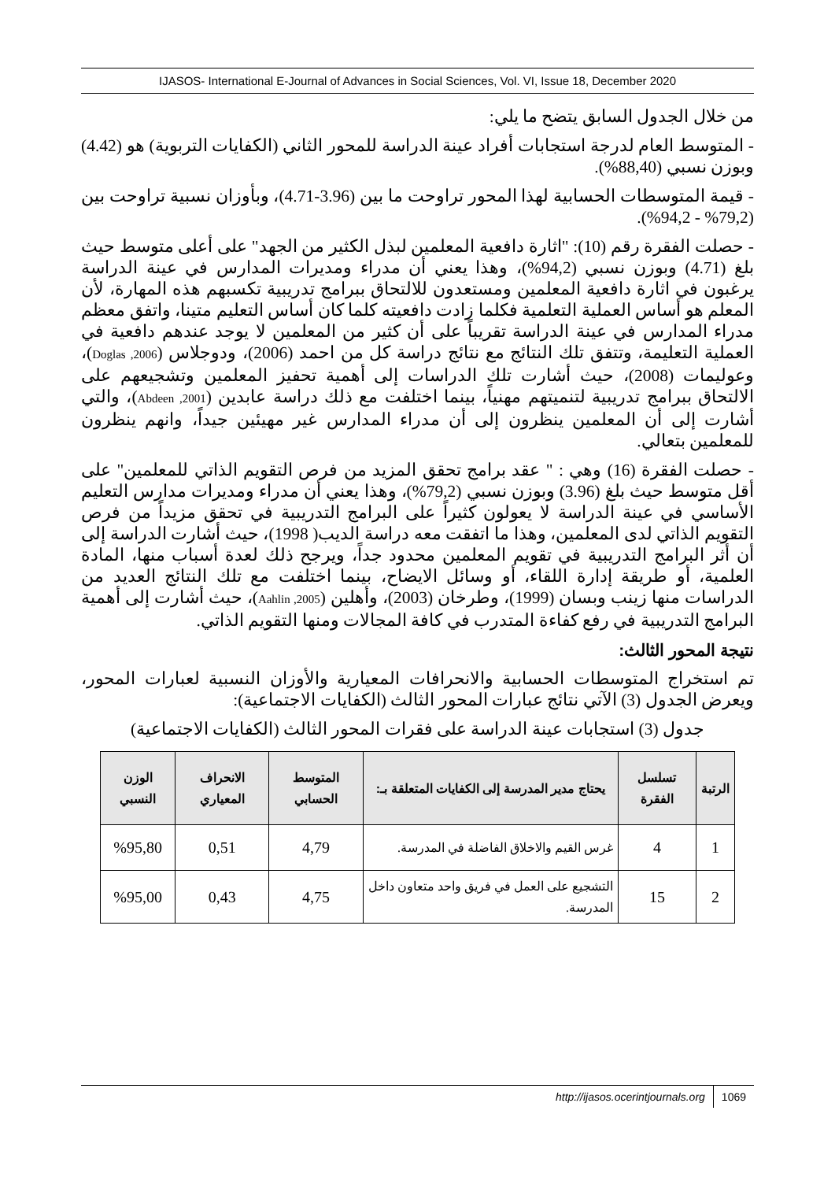IJASOS- International E-Journal of Advances in Social Sciences, Vol. VI, Issue 18, December 2020
من خلال الجدول السابق يتضح ما يلي:
- المتوسط العام لدرجة استجابات أفراد عينة الدراسة للمحور الثاني (الكفايات التربوية) هو (4.42) وبوزن نسبي (88,40%).
- قيمة المتوسطات الحسابية لهذا المحور تراوحت ما بين (3.96-4.71)، وبأوزان نسبية تراوحت بين (79,2% - 94,2%).
- حصلت الفقرة رقم (10): "اثارة دافعية المعلمين لبذل الكثير من الجهد" على أعلى متوسط حيث بلغ (4.71) وبوزن نسبي (94,2%)، وهذا يعني أن مدراء ومديرات المدارس في عينة الدراسة يرغبون في اثارة دافعية المعلمين ومستعدون للالتحاق ببرامج تدريبية تكسبهم هذه المهارة، لأن المعلم هو أساس العملية التعلمية فكلما زادت دافعيته كلما كان أساس التعليم متينا، واتفق معظم مدراء المدارس في عينة الدراسة تقريباً على أن كثير من المعلمين لا يوجد عندهم دافعية في العملية التعليمة، وتتفق تلك النتائج مع نتائج دراسة كل من احمد (2006)، ودوجلاس (Doglas ,2006)، وعوليمات (2008)، حيث أشارت تلك الدراسات إلى أهمية تحفيز المعلمين وتشجيعهم على الالتحاق ببرامج تدريبية لتنميتهم مهنياً، بينما اختلفت مع ذلك دراسة عابدين (Abdeen ,2001)، والتي أشارت إلى أن المعلمين ينظرون إلى أن مدراء المدارس غير مهيئين جيداً، وانهم ينظرون للمعلمين بتعالي.
- حصلت الفقرة (16) وهي : " عقد برامج تحقق المزيد من فرص التقويم الذاتي للمعلمين" على أقل متوسط حيث بلغ (3.96) وبوزن نسبي (79,2%)، وهذا يعني أن مدراء ومديرات مدارس التعليم الأساسي في عينة الدراسة لا يعولون كثيراً على البرامج التدريبية في تحقق مزيداً من فرص التقويم الذاتي لدى المعلمين، وهذا ما اتفقت معه دراسة الديب( 1998)، حيث أشارت الدراسة إلى أن أثر البرامج التدريبية في تقويم المعلمين محدود جداً، ويرجح ذلك لعدة أسباب منها، المادة العلمية، أو طريقة إدارة اللقاء، أو وسائل الايضاح، بينما اختلفت مع تلك النتائج العديد من الدراسات منها زينب وبسان (1999)، وطرخان (2003)، وأهلين (Aahlin ,2005)، حيث أشارت إلى أهمية البرامج التدريبية في رفع كفاءة المتدرب في كافة المجالات ومنها التقويم الذاتي.
نتيجة المحور الثالث:
تم استخراج المتوسطات الحسابية والانحرافات المعيارية والأوزان النسبية لعبارات المحور، ويعرض الجدول (3) الآتي نتائج عبارات المحور الثالث (الكفايات الاجتماعية):
جدول (3) استجابات عينة الدراسة على فقرات المحور الثالث (الكفايات الاجتماعية)
| الرتبة | تسلسل الفقرة | يحتاج مدير المدرسة إلى الكفايات المتعلقة بـ: | المتوسط الحسابي | الانحراف المعياري | الوزن النسبي |
| --- | --- | --- | --- | --- | --- |
| 1 | 4 | غرس القيم والاخلاق الفاضلة في المدرسة. | 4,79 | 0,51 | %95,80 |
| 2 | 15 | التشجيع على العمل في فريق واحد متعاون داخل المدرسة. | 4,75 | 0,43 | %95,00 |
http://ijasos.ocerintjournals.org 1069